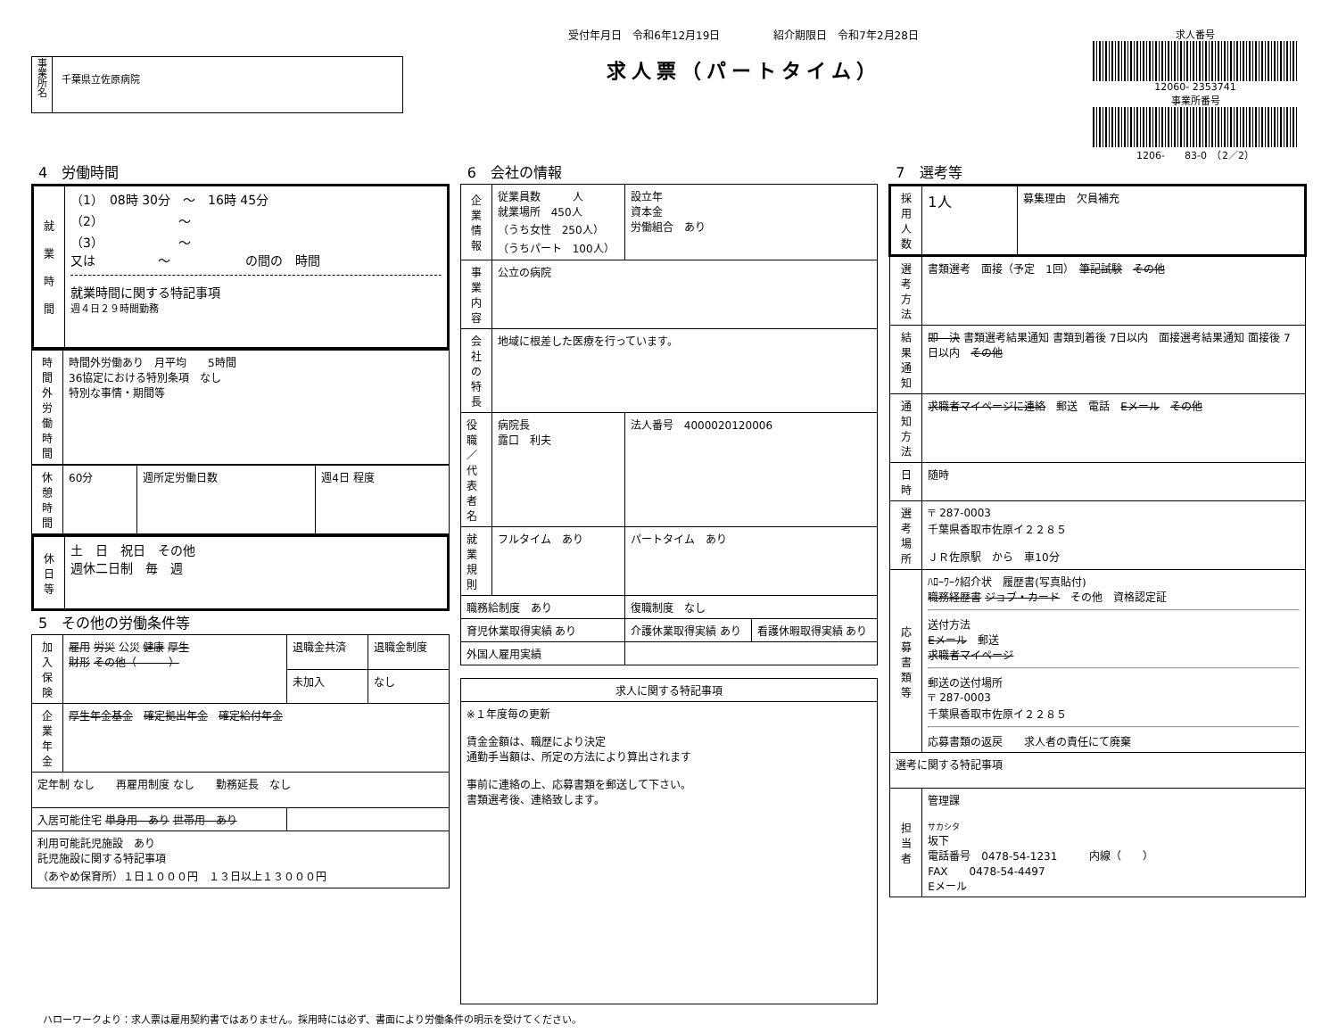事
業
所
名
千葉県立佐原病院
受付年月日　令和6年12月19日　　　　　紹介期限日　令和7年2月28日
求人票（パートタイム）
求人番号
12060- 2353741
事業所番号
1206-　　83-0　（2／2）
4　労働時間
| 就 業 時 間 | （1） 08時 30分 ～ 16時 45分 （2） ～ （3） ～ 又は ～ の間の 時間 就業時間に関する特記事項 週４日２９時間勤務 |
| 時間外労働時間 | 時間外労働あり 月平均 5時間 36協定における特別条項 なし 特別な事情・期間等 |
| 休憩時間 | 60分 | 週所定労働日数 | 週4日 程度 |
| 休 日 等 | 土 日 祝日 その他 週休二日制 毎 週 |
5　その他の労働条件等
| 加入保険 | 雇用 労災 公災 健康 厚生 財形 その他（ ） | 退職金共済 | 退職金制度 |
| | | 未加入 | なし |
| 企業年金 | 厚生年金基金 確定拠出年金 確定給付年金 | | |
| 定年制 なし 再雇用制度 なし 勤務延長 なし | | | |
| 入居可能住宅 単身用 あり 世帯用 あり | | | |
| 利用可能託児施設 あり 託児施設に関する特記事項 （あやめ保育所）１日１０００円 １３日以上１３０００円 | | | |
6　会社の情報
| 企業情報 | 従業員数 人 就業場所 450人 （うち女性 250人） （うちパート 100人） | 設立年 資本金 労働組合 あり | |
| 事業内容 | 公立の病院 | | |
| 会社の特長 | 地域に根差した医療を行っています。 | | |
| 役職／代表者名 | 病院長 露口 利夫 | 法人番号 4000020120006 | |
| 就業規則 | フルタイム あり | パートタイム あり | |
| 職務給制度 あり | | 復職制度 なし | |
| 育児休業取得実績 あり | | 介護休業取得実績 あり | 看護休暇取得実績 あり |
| 外国人雇用実績 | | | |
| 求人に関する特記事項 |
| --- |
| ※１年度毎の更新 賃金金額は、職歴により決定 通勤手当額は、所定の方法により算出されます 事前に連絡の上、応募書類を郵送して下さい。 書類選考後、連絡致します。 |
7　選考等
| 採用人数 | 1人 | 募集理由 欠員補充 |
| 選考方法 | 書類選考 面接（予定 1回） 筆記試験 その他 | |
| 結果通知 | 即 決 書類選考結果通知 書類到着後 7日以内 面接選考結果通知 面接後 7日以内 その他 | |
| 通知方法 | 求職者マイページに連絡 郵送 電話 Eメール その他 | |
| 日時 | 随時 | |
| 選考場所 | 〒 287-0003 千葉県香取市佐原イ２２８５ ＪＲ佐原駅 から 車10分 | |
| 応募書類等 | ﾊﾛｰﾜｰｸ紹介状 履歴書(写真貼付) 職務経歴書 ジョブ・カード その他 資格認定証 送付方法 Eメール 郵送 求職者マイページ 郵送の送付場所 〒 287-0003 千葉県香取市佐原イ２２８５ 応募書類の返戻 求人者の責任にて廃棄 | |
| 選考に関する特記事項 | | |
| 担当者 | 管理課 サカシタ 坂下 電話番号 0478-54-1231 内線（ ） FAX 0478-54-4497 Eメール | |
ハローワークより：求人票は雇用契約書ではありません。採用時には必ず、書面により労働条件の明示を受けてください。